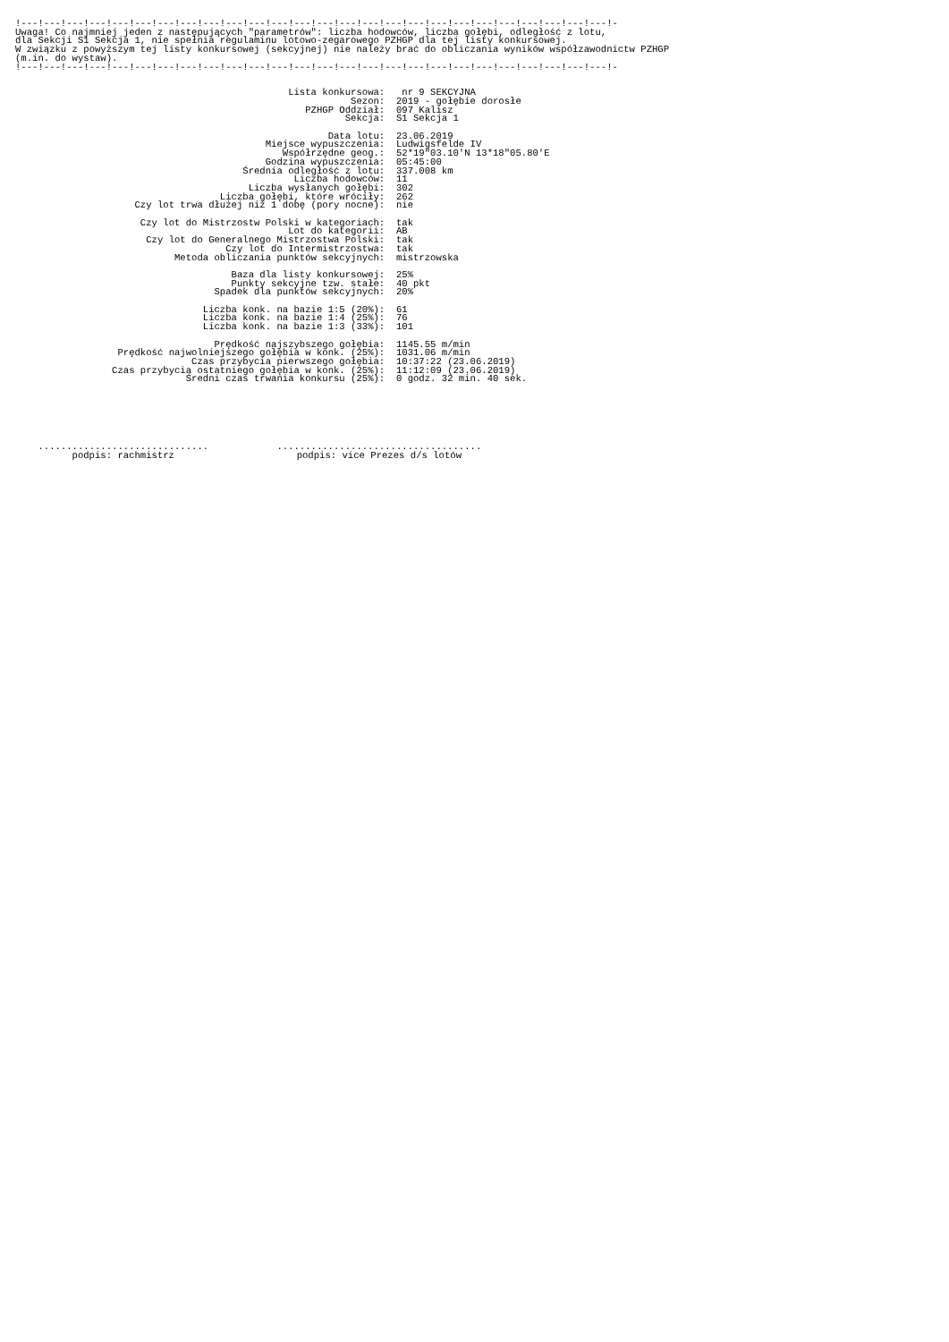!---!---!---!---!---!---!---!---!---!---!---!---!---!---!---!---!---!---!---!---!---!---!---!---!---!---!-
Uwaga! Co najmniej jeden z następujących "parametrów": liczba hodowców, liczba gołębi, odległość z lotu,
dla Sekcji S1 Sekcja 1, nie spełnia regulaminu lotowo-zegarowego PZHGP dla tej listy konkursowej.
W związku z powyższym tej listy konkursowej (sekcyjnej) nie należy brać do obliczania wyników współzawodnictw PZHGP
(m.in. do wystaw).
!---!---!---!---!---!---!---!---!---!---!---!---!---!---!---!---!---!---!---!---!---!---!---!---!---!---!-
Lista konkursowa:
nr 9 SEKCYJNA
Sezon:
2019 - gołębie dorosłe
PZHGP Oddział:
097 Kalisz
Sekcja:
S1 Sekcja 1
Data lotu:
23.06.2019
Miejsce wypuszczenia:
Ludwigsfelde IV
Współrzędne geog.:
52*19"03.10'N 13*18"05.80'E
Godzina wypuszczenia:
05:45:00
Średnia odległość z lotu:
337.008 km
Liczba hodowców:
11
Liczba wysłanych gołębi:
302
Liczba gołębi, które wróciły:
262
Czy lot trwa dłużej niż 1 dobę (pory nocne):
nie
Czy lot do Mistrzostw Polski w kategoriach:
tak
Lot do kategorii:
AB
Czy lot do Generalnego Mistrzostwa Polski:
tak
Czy lot do Intermistrzostwa:
tak
Metoda obliczania punktów sekcyjnych:
mistrzowska
Baza dla listy konkursowej:
25%
Punkty sekcyjne tzw. stałe:
40 pkt
Spadek dla punktów sekcyjnych:
20%
Liczba konk. na bazie 1:5 (20%):
61
Liczba konk. na bazie 1:4 (25%):
76
Liczba konk. na bazie 1:3 (33%):
101
Prędkość najszybszego gołębia:
1145.55 m/min
Prędkość najwolniejszego gołębia w konk. (25%):
1031.06 m/min
Czas przybycia pierwszego gołębia:
10:37:22 (23.06.2019)
Czas przybycia ostatniego gołębia w konk. (25%):
11:12:09 (23.06.2019)
Średni czas trwania konkursu (25%):
0 godz. 32 min. 40 sek.
..............................
podpis: rachmistrz
....................................
podpis: vice Prezes d/s lotów